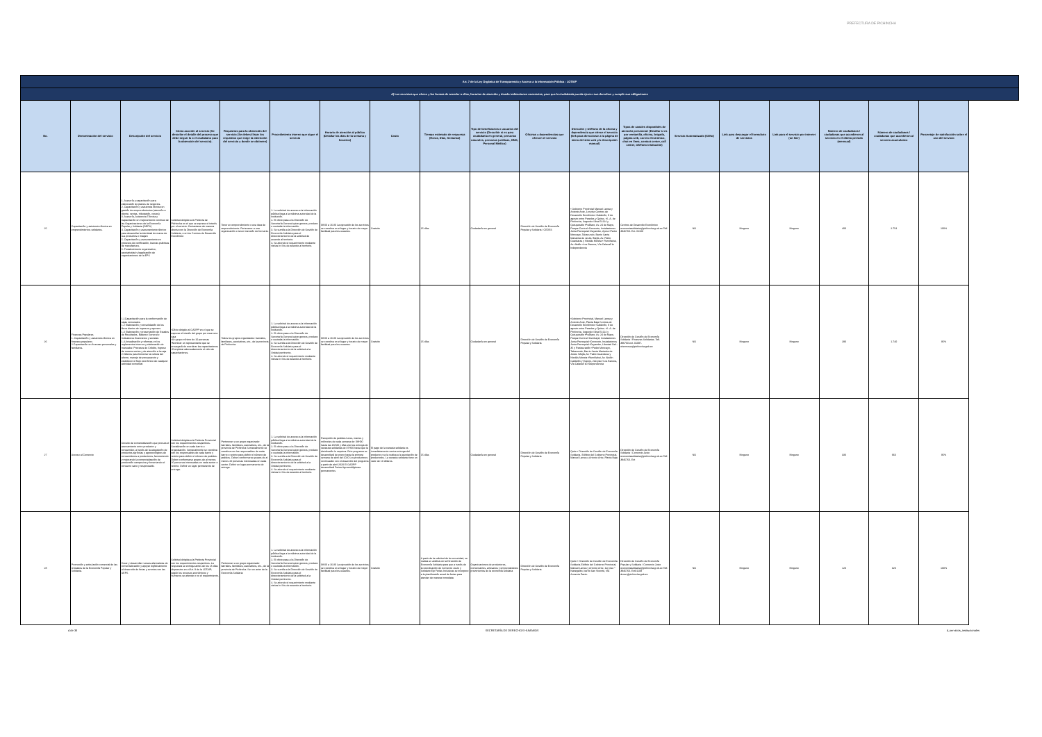PREFECTURA DE PICHINCHA
| Art. 7 de la Ley Orgánica de Transparencia y Acceso a la Información Pública - LOTAIP | | | | | | | | | | | | | | | | | | |
| d) Los servicios que ofrece y las formas de acceder a ellos, horarios de atención y demás indicaciones necesarias, para que la ciudadanía pueda ejercer sus derechos y cumplir sus obligaciones | | | | | | | | | | | | | | | | | | |
| No. | Denominación del servicio | Descripción del servicio | Cómo acceder al servicio (Se describe el detalle del proceso que debe seguir la o el ciudadano para la obtención del servicio). | Requisitos para la obtención del servicio (Se deberá listar los requisitos que exige la obtención del servicio y donde se obtienen) | Procedimiento interno que sigue el servicio | Horario de atención al público (Detallar los días de la semana y horarios) | Costo | Tiempo estimado de respuesta (Horas, Días, Semanas) | Tipo de beneficiarios o usuarios del servicio (Describir si es para ciudadanía en general, personas naturales, personas jurídicas, ONG, Personal Médico) | Oficinas y dependencias que ofrecen el servicio | Dirección y teléfono de la oficina y dependencia que ofrece el servicio (link para direccionar a la página de inicio del sitio web y/o descripción manual) | Tipos de canales disponibles de atención presencial: (Detallar si es por ventanilla, oficina, brigada, página web, correo electrónico, chat en línea, contact center, call center, teléfono institución) | Servicio Automatizado (Si/No) | Link para descargar el formulario de servicios | Link para el servicio por internet (on line) | Número de ciudadanos / ciudadanas que accedieron al servicio en el último período (mensual) | Número de ciudadanos / ciudadanas que accedieron al servicio acumulativo | Porcentaje de satisfacción sobre el uso del servicio |
| 25 | Capacitación y asistencia técnica en emprendimientos solidarios. | 1. Asesoría y capacitación para elaboración de planes de negocios. 2. Capacitación y asistencia técnica en gestión de emprendimientos (atención a cliente, ventas, tributación, costos) 3. Asesoría, Asistencia Técnica y Capacitación en mejoramiento continuo de las Organizaciones de la Economía Popular y Solidaria (OEPS) 4. Capacitación y asesoramiento técnico para desarrollar la identidad de marca de sus productos e imagen 5. Capacitación y asesoramiento en procesos de certificación, buenas prácticas de manufactura. 6. Fortalecimiento organizativo, asociatividad y legalización de organizaciones de la EPS | Solicitud dirigido a la Prefecta de Pichincha en el que se exprese el interés por el servicio. Contactarse de manera directa con la Dirección de Economía Solidaria, o en los Centros de Desarrollo Económico | Tener un emprendimiento o una idea de emprendimiento. Pertenecer a una organización o tener intención de formarla. | 1. La solicitud de acceso a la información pública llega a la máxima autoridad de la institución. 2. El oficio pasa a la Dirección de Secretaría General quien genera, produce o custodia la información. 3. Se sumilla a la Dirección de Gestión de Economía Solidaria para el direccionamiento de la solicitud de acuerdo al territorio. 4. Se atiende el requerimiento mediante visitas In Situ de acuerdo al territorio. | 08:00 a 16:30 La ejecución de los servicios se coordina en el lugar y horario de mayor facilidad para los usuarios. | Gratuito | 15 días | Ciudadanía en general | Dirección de Gestión de Economía Popular y Solidaria / CEDES | • Gobierno Provincial Manuel Larrea y Antonio Ante, 1er piso Centros de Desarrollo Económico •Calderón, 9 de agosto entre Paredes y Quitus. •S. A. de Pichincha, Segundo Silva E4114 y Quisquicalle •Puéllaro, Av. 24 de Mayo, Parque Central •Conocoto, Instalaciones Junta Parroquial •Cayambe, Ayora •Pedro Moncayo, Tabacundo, Barrio Santa Marianita de Jesús •Mejía, Av. Pablo Guardaras y Nicolás Moreta • Rumiñahui, Av. Abdón •Los Bancos, Vía Calacalí la Independencia | Centros de Desarrollo Económico economiasolidaria@pichincha.g ob.ec Telf. 3946760. Ext. 01108 | NO | Ninguno | Ninguno | 400 | 2.754 | 100% |
| 26 | Finanzas Populares 1. Capacitación y asistencia técnica en finanzas populares 2.Capacitación en finanzas personales y familiares. | 1.1Capacitación para la conformación de cajas comunales. 1.2 Elaboración y consolidación de los libros diarios de ingresos y egresos. 1.3 Elaboración y presentación de Estados de Resultados, Balance General e Indicadores financieros y sociales 1.4 Actualización y reformas en los reglamentos internos y elaboración de manuales: Procesos de Crédito, Ingreso de nuevos socios y de atención a la caja 2.Talleres para fomentar la cultura del ahorro, manejo de presupuesto y establecer el flujo económico de cualquier actividad comercial | •Oficio dirigido al GADPP en el que se exprese el interés del grupo por crear una caja •Un grupo mínimo de 10 personas •Nombrar un representante que se encargará de coordinar las capacitaciones •Completar adecuadamente el ciclo de capacitaciones. | Todos los grupos organizados: barriales, familiares, asociativos, etc., de la provincia de Pichincha. | 1. La solicitud de acceso a la información pública llega a la máxima autoridad de la institución. 2. El oficio pasa a la Dirección de Secretaría General quien genera, produce o custodia la información. 3. Se sumilla a la Dirección de Gestión de Economía Solidaria para el direccionamiento de la solicitud a la Unidad pertinente. 4. Se atiende el requerimiento mediante visitas In Situ de acuerdo al territorio. | 08:00 a 16:30 La ejecución de los servicios se coordina en el lugar y horario de mayor facilidad para los usuarios. | Gratuito | 15 días | Ciudadanía en general | Dirección de Gestión de Economía Popular y Solidaria | •Gobierno Provincial, Manuel Larrea y Antonio Ante, Planta Baja Centros de Desarrollo Económico •Calderón, 9 de agosto entre Paredes y Quitus. •S. A. de Pichincha, Segundo Silva E4114 y Quisquicalle •Puéllaro, Av. 24 de Mayo, Parque Central •Cumbayá, Instalaciones Junta Parroquial •Conocoto, Instalaciones Junta Parroquial •Cayambe, Libertad Oe1-35 y Restauración •Pedro Moncayo, Tabacundo, Barrio Santa Marianita de Jesús •Mejía, Av. Pablo Guardaras y Nicolás Moreta •Rumiñahui, Av. Abdón Calderón y Espejo, 2do piso •Los Bancos, Vía Calacalí la Independencia | Dirección de Gestión de Economía Solidaria / Finanzas Solidarias. Telf. 396760 ext. 01097. ehermosa@pichincha.gob.ec | NO | Ninguno | Ninguno | 290 | 1.740 | 95% |
| 27 | Acceso al Comercio | Circuito de comercialización que procura el acercamiento entre productor y consumidor, a través de la adquisición de productos agrícolas y agroecológicos de consumidores a productores, favoreciendo y mejorando la comercialización de producción campesina y fomentando el consumo sano y responsable. | Solicitud dirigida a la Prefecta Provincial con los requerimientos respectivos. Socialización en cada barrio u organización. Semanalmente se coordina con los responsables de cada barrio y recinto para definir el número de pedidos. Deben conformarse grupos de al menos 20 personas interesadas en cada sector o recinto. Definir un lugar permanente de entrega. | Pertenecer a un grupo organizado: barriales, familiares, asociativos, etc., de la provincia de Pichincha Semanalmente se coordina con los responsables de cada barrio o recinto para definir el número de pedidos. Deben conformarse grupos de al menos 20 personas interesadas en cada sector. Definir un lugar permanente de entrega. | 1. La solicitud de acceso a la información pública llega a la máxima autoridad de la institución. 2. El oficio pasa a la Dirección de Secretaría General quien genera, produce o custodia la información. 3. Se sumilla a la Dirección de Gestión de Economía Solidaria para el direccionamiento de la solicitud a la Unidad pertinente. 4. Se atiende el requerimiento mediante visitas In Situ de acuerdo al territorio. | Recepción de pedidos lunes, martes y miércoles de cada semana de: 08H00 hasta las 16H30 y días viernes entrega de canastas solidarias de 07H00 hasta que la distribución lo requiera. Este programa se desarrollará de enero hasta la primera semana de abril del 2020 Los productores continuarán con el desarrollo del programa a partir de abril 2020 El GADPP desarrollará Ferias Agroecológicoas permanentes | El pago de la canasta solidaria es inmediatamente contra entrega del producto y se la realiza a la asociación de productores. La canasta solidaria tiene un valor de 10 dólares. | 15 días | Ciudadanía en general | Dirección de Gestión de Economía Popular y Solidaria | Quito • Dirección de Gestión de Economía Solidaria- Edificio del Gobierno Provincial, Manuel Larrea y Antonio Ante, Planta Baja | Dirección de Gestión de Economía Solidaria / Comercio Justo economiasolidaria@pichincha.g ob.ec Telf. 3946760. Ext | NO | Ninguno | Ninguno | 330 | 660 | 95% |
| 28 | Promoción y articulación comercial de las Unidades de la Economía Popular y Solidaria. | Crear y desarrollar nuevas alternativas de comercialización y apoyar logísticamente al desarrollo de ferias y eventos con las UEPS | Solicitud dirigida a la Prefecta Provincial con los requerimientos respectivos. La respuesta se entrega antes de los 15 días dispuestos en el Art. 9 de la LOTAIP; según los recursos económicos y humanos se atiende o no el requerimiento. | Pertenecer a un grupo organizado: barriales, familiares, asociativos, etc., de la provincia de Pichincha. Ser un actor de la Economía Solidaria | 1. La solicitud de acceso a la información pública llega a la máxima autoridad de la institución. 2. El oficio pasa a la Dirección de Secretaría General quien genera, produce o custodia la información. 3. Se sumilla a la Dirección de Gestión de Economía Solidaria para el direccionamiento de la solicitud a la Unidad pertinente. 4. Se atiende el requerimiento mediante visitas In Situ de acuerdo al territorio. | 08:00 a 16:30 La ejecución de los servicios se coordina en el lugar y horario de mayor facilidad para los usuarios. | Gratuito | A partir de la solicitud de la comunidad, se realiza un análisis en la Dirección de Economía Solidaria para que a través de la coordinación de Comercio Justo y Solidario Eje Ferias Inclusivas se incorpore a la planificación anual de ferias para atender de manera inmediata | Organizaciones de productores, comerciantes, artesanos y emprendedores provenientes de la economía solidaria | Dirección de Gestión de Economía Popular y Solidaria | Quito • Dirección de Gestión de Economía Solidaria-Edificio del Gobierno Provincial, Manuel Larrea y Antonio Ante, 1er piso * Nanegalito, barrio San Vicente, Vía Armenia Pacto. | Dirección de Gestión de Economía Popular y Solidaria / Comercio Justo economiasolidaria@pichincha.g ob.ec Telf. 3946760. Ext01109 dcruz@pichincha.gob.ec | NO | Ninguno | Ninguno | 120 | 320 | 100% |
4 de 33 SECRETARÍA DE DERECHOS HUMANOS d_servicios_institucionales